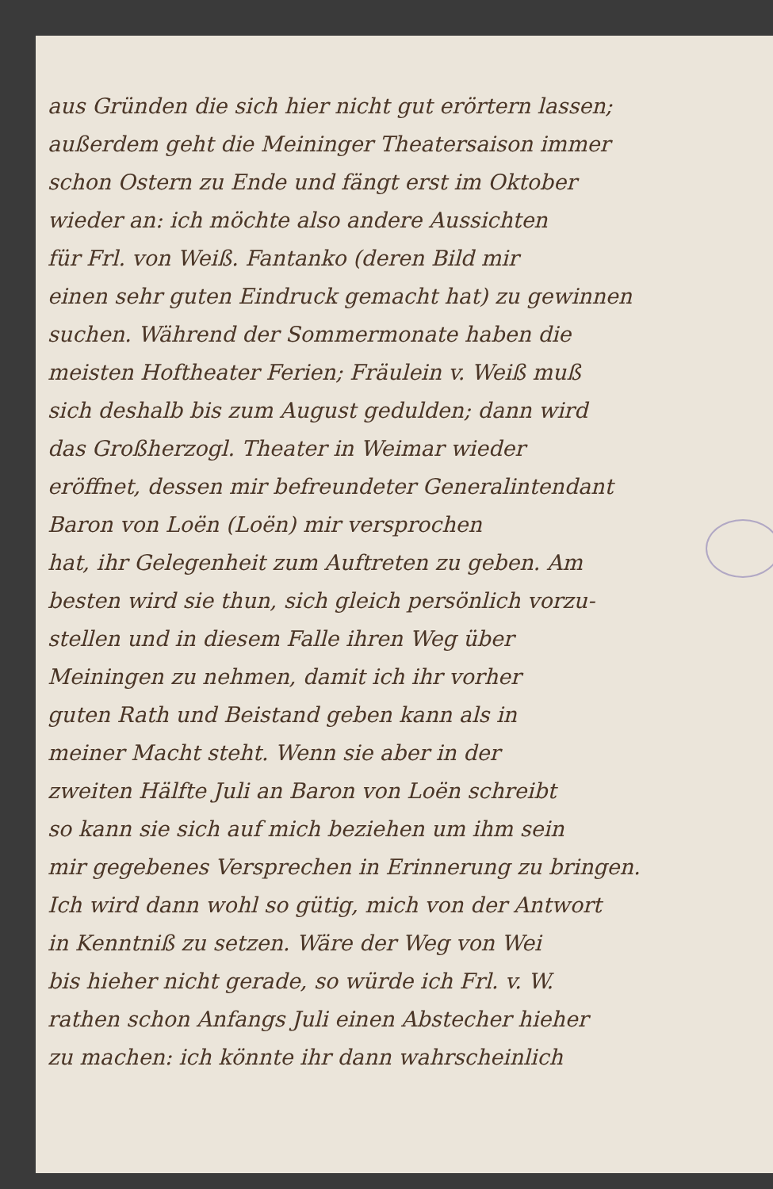aus Gründen die sich hier nicht gut erörtern lassen;
außerdem geht die Meininger Theatersaison immer
schon Ostern zu Ende und fängt erst im Oktober
wieder an: ich möchte also andere Aussichten
für Frl. von Weiß. Fantanko (deren Bild mir
einen sehr guten Eindruck gemacht hat) zu gewinnen
suchen. Während der Sommermonate haben die
meisten Hoftheater Ferien; Fräulein v. Weiß muß
sich deshalb bis zum August gedulden; dann wird
das Großherzogl. Theater in Weimar wieder
eröffnet, dessen mir befreundeter Generalintendant
Baron von Loën (Loën) mir versprochen
hat, ihr Gelegenheit zum Auftreten zu geben. Am
besten wird sie thun, sich gleich persönlich vorzu-
stellen und in diesem Falle ihren Weg über
Meiningen zu nehmen, damit ich ihr vorher
guten Rath und Beistand geben kann als in
meiner Macht steht. Wenn sie aber in der
zweiten Hälfte Juli an Baron von Loën schreibt
so kann sie sich auf mich beziehen um ihm sein
mir gegebenes Versprechen in Erinnerung zu bringen.
Ich wird dann wohl so gütig, mich von der Antwort
in Kenntniß zu setzen. Wäre der Weg von Wei
bis hieher nicht gerade, so würde ich Frl. v. W.
rathen schon Anfangs Juli einen Abstecher hieher
zu machen: ich könnte ihr dann wahrscheinlich